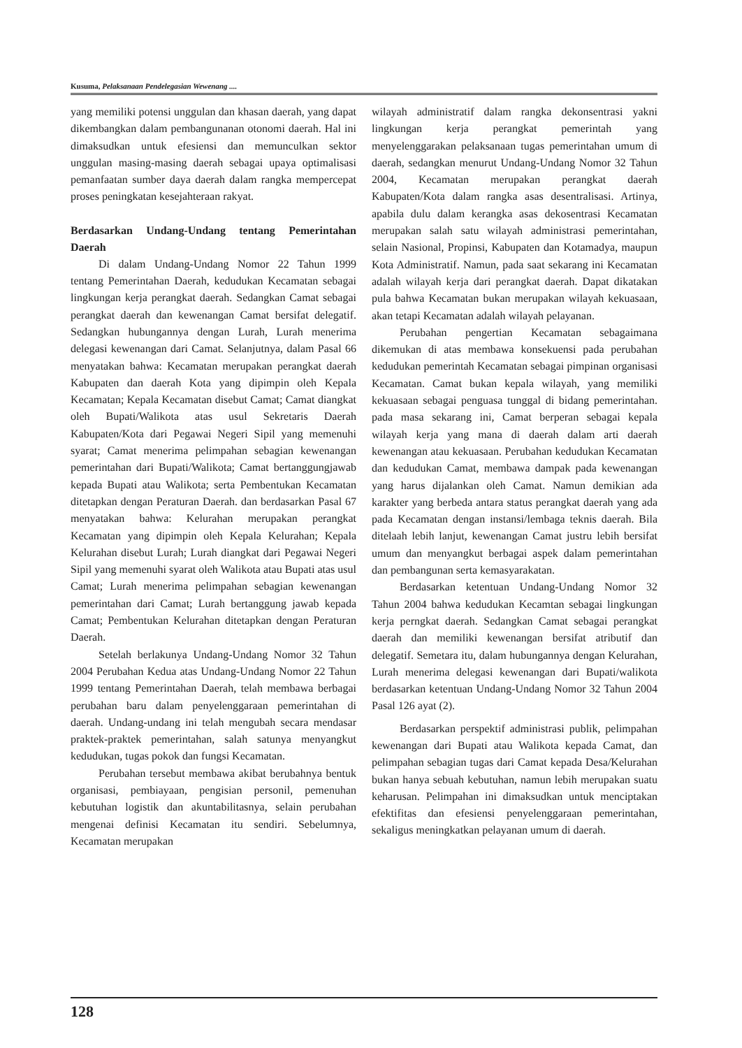Kusuma, Pelaksanaan Pendelegasian Wewenang ....
yang memiliki potensi unggulan dan khasan daerah, yang dapat dikembangkan dalam pembangunanan otonomi daerah. Hal ini dimaksudkan untuk efesiensi dan memunculkan sektor unggulan masing-masing daerah sebagai upaya optimalisasi pemanfaatan sumber daya daerah dalam rangka mempercepat proses peningkatan kesejahteraan rakyat.
Berdasarkan Undang-Undang tentang Pemerintahan Daerah
Di dalam Undang-Undang Nomor 22 Tahun 1999 tentang Pemerintahan Daerah, kedudukan Kecamatan sebagai lingkungan kerja perangkat daerah. Sedangkan Camat sebagai perangkat daerah dan kewenangan Camat bersifat delegatif. Sedangkan hubungannya dengan Lurah, Lurah menerima delegasi kewenangan dari Camat. Selanjutnya, dalam Pasal 66 menyatakan bahwa: Kecamatan merupakan perangkat daerah Kabupaten dan daerah Kota yang dipimpin oleh Kepala Kecamatan; Kepala Kecamatan disebut Camat; Camat diangkat oleh Bupati/Walikota atas usul Sekretaris Daerah Kabupaten/Kota dari Pegawai Negeri Sipil yang memenuhi syarat; Camat menerima pelimpahan sebagian kewenangan pemerintahan dari Bupati/Walikota; Camat bertanggungjawab kepada Bupati atau Walikota; serta Pembentukan Kecamatan ditetapkan dengan Peraturan Daerah. dan berdasarkan Pasal 67 menyatakan bahwa: Kelurahan merupakan perangkat Kecamatan yang dipimpin oleh Kepala Kelurahan; Kepala Kelurahan disebut Lurah; Lurah diangkat dari Pegawai Negeri Sipil yang memenuhi syarat oleh Walikota atau Bupati atas usul Camat; Lurah menerima pelimpahan sebagian kewenangan pemerintahan dari Camat; Lurah bertanggung jawab kepada Camat; Pembentukan Kelurahan ditetapkan dengan Peraturan Daerah.
Setelah berlakunya Undang-Undang Nomor 32 Tahun 2004 Perubahan Kedua atas Undang-Undang Nomor 22 Tahun 1999 tentang Pemerintahan Daerah, telah membawa berbagai perubahan baru dalam penyelenggaraan pemerintahan di daerah. Undang-undang ini telah mengubah secara mendasar praktek-praktek pemerintahan, salah satunya menyangkut kedudukan, tugas pokok dan fungsi Kecamatan.
Perubahan tersebut membawa akibat berubahnya bentuk organisasi, pembiayaan, pengisian personil, pemenuhan kebutuhan logistik dan akuntabilitasnya, selain perubahan mengenai definisi Kecamatan itu sendiri. Sebelumnya, Kecamatan merupakan
wilayah administratif dalam rangka dekonsentrasi yakni lingkungan kerja perangkat pemerintah yang menyelenggarakan pelaksanaan tugas pemerintahan umum di daerah, sedangkan menurut Undang-Undang Nomor 32 Tahun 2004, Kecamatan merupakan perangkat daerah Kabupaten/Kota dalam rangka asas desentralisasi. Artinya, apabila dulu dalam kerangka asas dekosentrasi Kecamatan merupakan salah satu wilayah administrasi pemerintahan, selain Nasional, Propinsi, Kabupaten dan Kotamadya, maupun Kota Administratif. Namun, pada saat sekarang ini Kecamatan adalah wilayah kerja dari perangkat daerah. Dapat dikatakan pula bahwa Kecamatan bukan merupakan wilayah kekuasaan, akan tetapi Kecamatan adalah wilayah pelayanan.
Perubahan pengertian Kecamatan sebagaimana dikemukan di atas membawa konsekuensi pada perubahan kedudukan pemerintah Kecamatan sebagai pimpinan organisasi Kecamatan. Camat bukan kepala wilayah, yang memiliki kekuasaan sebagai penguasa tunggal di bidang pemerintahan. pada masa sekarang ini, Camat berperan sebagai kepala wilayah kerja yang mana di daerah dalam arti daerah kewenangan atau kekuasaan. Perubahan kedudukan Kecamatan dan kedudukan Camat, membawa dampak pada kewenangan yang harus dijalankan oleh Camat. Namun demikian ada karakter yang berbeda antara status perangkat daerah yang ada pada Kecamatan dengan instansi/lembaga teknis daerah. Bila ditelaah lebih lanjut, kewenangan Camat justru lebih bersifat umum dan menyangkut berbagai aspek dalam pemerintahan dan pembangunan serta kemasyarakatan.
Berdasarkan ketentuan Undang-Undang Nomor 32 Tahun 2004 bahwa kedudukan Kecamtan sebagai lingkungan kerja perngkat daerah. Sedangkan Camat sebagai perangkat daerah dan memiliki kewenangan bersifat atributif dan delegatif. Semetara itu, dalam hubungannya dengan Kelurahan, Lurah menerima delegasi kewenangan dari Bupati/walikota berdasarkan ketentuan Undang-Undang Nomor 32 Tahun 2004 Pasal 126 ayat (2).
Berdasarkan perspektif administrasi publik, pelimpahan kewenangan dari Bupati atau Walikota kepada Camat, dan pelimpahan sebagian tugas dari Camat kepada Desa/Kelurahan bukan hanya sebuah kebutuhan, namun lebih merupakan suatu keharusan. Pelimpahan ini dimaksudkan untuk menciptakan efektifitas dan efesiensi penyelenggaraan pemerintahan, sekaligus meningkatkan pelayanan umum di daerah.
128